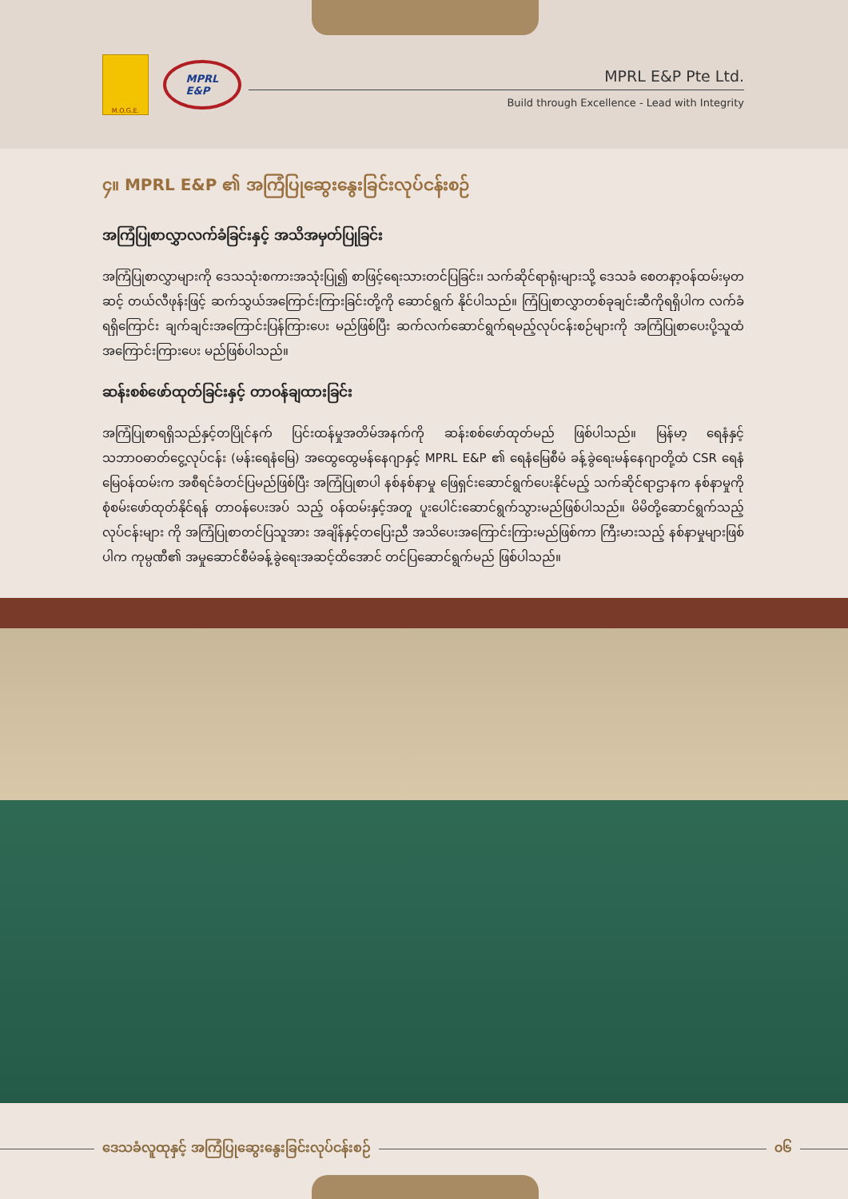M.O.G.E.
MPRL
E&P
MPRL E&P Pte Ltd.
Build through Excellence - Lead with Integrity
၄။ MPRL E&P ၏ အကြံပြုဆွေးနွေးခြင်းလုပ်ငန်းစဉ်
အကြံပြုစာလွှာလက်ခံခြင်းနှင့် အသိအမှတ်ပြုခြင်း
အကြံပြုစာလွှာများကို ဒေသသုံးစကားအသုံးပြု၍ စာဖြင့်ရေးသားတင်ပြခြင်း၊ သက်ဆိုင်ရာရုံးများသို့ ဒေသခံ စေတနာ့ဝန်ထမ်းမှတဆင့် တယ်လီဖုန်းဖြင့် ဆက်သွယ်အကြောင်းကြားခြင်းတို့ကို ဆောင်ရွက် နိုင်ပါသည်။ ကြံပြုစာလွှာတစ်ခုချင်းဆီကိုရရှိပါက လက်ခံရရှိကြောင်း ချက်ချင်းအကြောင်းပြန်ကြားပေး မည်ဖြစ်ပြီး ဆက်လက်ဆောင်ရွက်ရမည့်လုပ်ငန်းစဉ်များကို အကြံပြုစာပေးပို့သူထံ အကြောင်းကြားပေး မည်ဖြစ်ပါသည်။
ဆန်းစစ်ဖော်ထုတ်ခြင်းနှင့် တာဝန်ချထားခြင်း
အကြံပြုစာရရှိသည်နှင့်တပြိုင်နက် ပြင်းထန်မှုအတိမ်အနက်ကို ဆန်းစစ်ဖော်ထုတ်မည် ဖြစ်ပါသည်။ မြန်မာ့ ရေနံနှင့်သဘာဝဓာတ်ငွေ့လုပ်ငန်း (မန်းရေနံမြေ) အထွေထွေမန်နေဂျာနှင့် MPRL E&P ၏ ရေနံမြေစီမံ ခန့်ခွဲရေးမန်နေဂျာတို့ထံ CSR ရေနံမြေဝန်ထမ်းက အစီရင်ခံတင်ပြမည်ဖြစ်ပြီး အကြံပြုစာပါ နစ်နစ်နာမှု ဖြေရှင်းဆောင်ရွက်ပေးနိုင်မည့် သက်ဆိုင်ရာဌာနက နစ်နာမှုကိုစုံစမ်းဖော်ထုတ်နိုင်ရန် တာဝန်ပေးအပ် သည့် ဝန်ထမ်းနှင့်အတူ ပူးပေါင်းဆောင်ရွက်သွားမည်ဖြစ်ပါသည်။ မိမိတို့ဆောင်ရွက်သည့်လုပ်ငန်းများ ကို အကြံပြုစာတင်ပြသူအား အချိန်နှင့်တပြေးညီ အသိပေးအကြောင်းကြားမည်ဖြစ်ကာ ကြီးမားသည့် နစ်နာမှုများဖြစ်ပါက ကုမ္ပဏီ၏ အမှုဆောင်စီမံခန့်ခွဲရေးအဆင့်ထိအောင် တင်ပြဆောင်ရွက်မည် ဖြစ်ပါသည်။
ဒေသခံလူထုနှင့် အကြံပြုဆွေးနွေးခြင်းလုပ်ငန်းစဉ် ၀၆